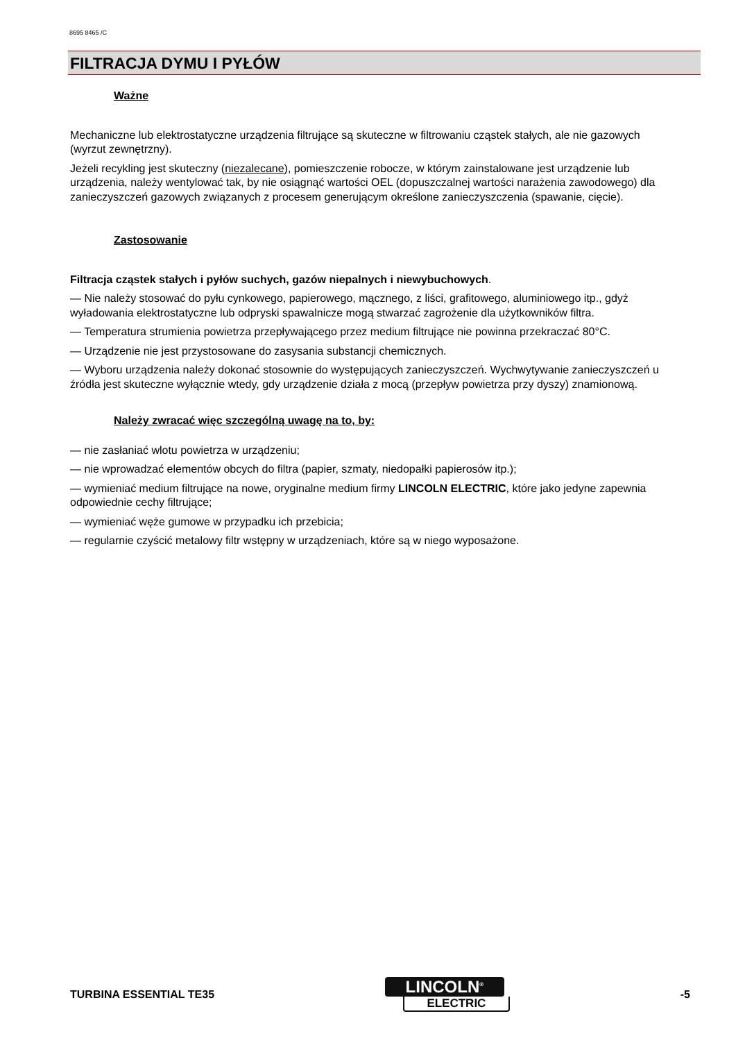8695 8465 /C
FILTRACJA DYMU I PYŁÓW
Ważne
Mechaniczne lub elektrostatyczne urządzenia filtrujące są skuteczne w filtrowaniu cząstek stałych, ale nie gazowych (wyrzut zewnętrzny).
Jeżeli recykling jest skuteczny (niezalecane), pomieszczenie robocze, w którym zainstalowane jest urządzenie lub urządzenia, należy wentylować tak, by nie osiągnąć wartości OEL (dopuszczalnej wartości narażenia zawodowego) dla zanieczyszczeń gazowych związanych z procesem generującym określone zanieczyszczenia (spawanie, cięcie).
Zastosowanie
Filtracja cząstek stałych i pyłów suchych, gazów niepalnych i niewybuchowych.
— Nie należy stosować do pyłu cynkowego, papierowego, mącznego, z liści, grafitowego, aluminiowego itp., gdyż wyładowania elektrostatyczne lub odpryski spawalnicze mogą stwarzać zagrożenie dla użytkowników filtra.
— Temperatura strumienia powietrza przepływającego przez medium filtrujące nie powinna przekraczać 80°C.
— Urządzenie nie jest przystosowane do zasysania substancji chemicznych.
— Wyboru urządzenia należy dokonać stosownie do występujących zanieczyszczeń. Wychwytywanie zanieczyszczeń u źródła jest skuteczne wyłącznie wtedy, gdy urządzenie działa z mocą (przepływ powietrza przy dyszy) znamionową.
Należy zwracać więc szczególną uwagę na to, by:
— nie zasłaniać wlotu powietrza w urządzeniu;
— nie wprowadzać elementów obcych do filtra (papier, szmaty, niedopałki papierosów itp.);
— wymieniać medium filtrujące na nowe, oryginalne medium firmy LINCOLN ELECTRIC, które jako jedyne zapewnia odpowiednie cechy filtrujące;
— wymieniać węże gumowe w przypadku ich przebicia;
— regularnie czyścić metalowy filtr wstępny w urządzeniach, które są w niego wyposażone.
TURBINA ESSENTIAL TE35
LINCOLN<sup>®</sup>
ELECTRIC
-5